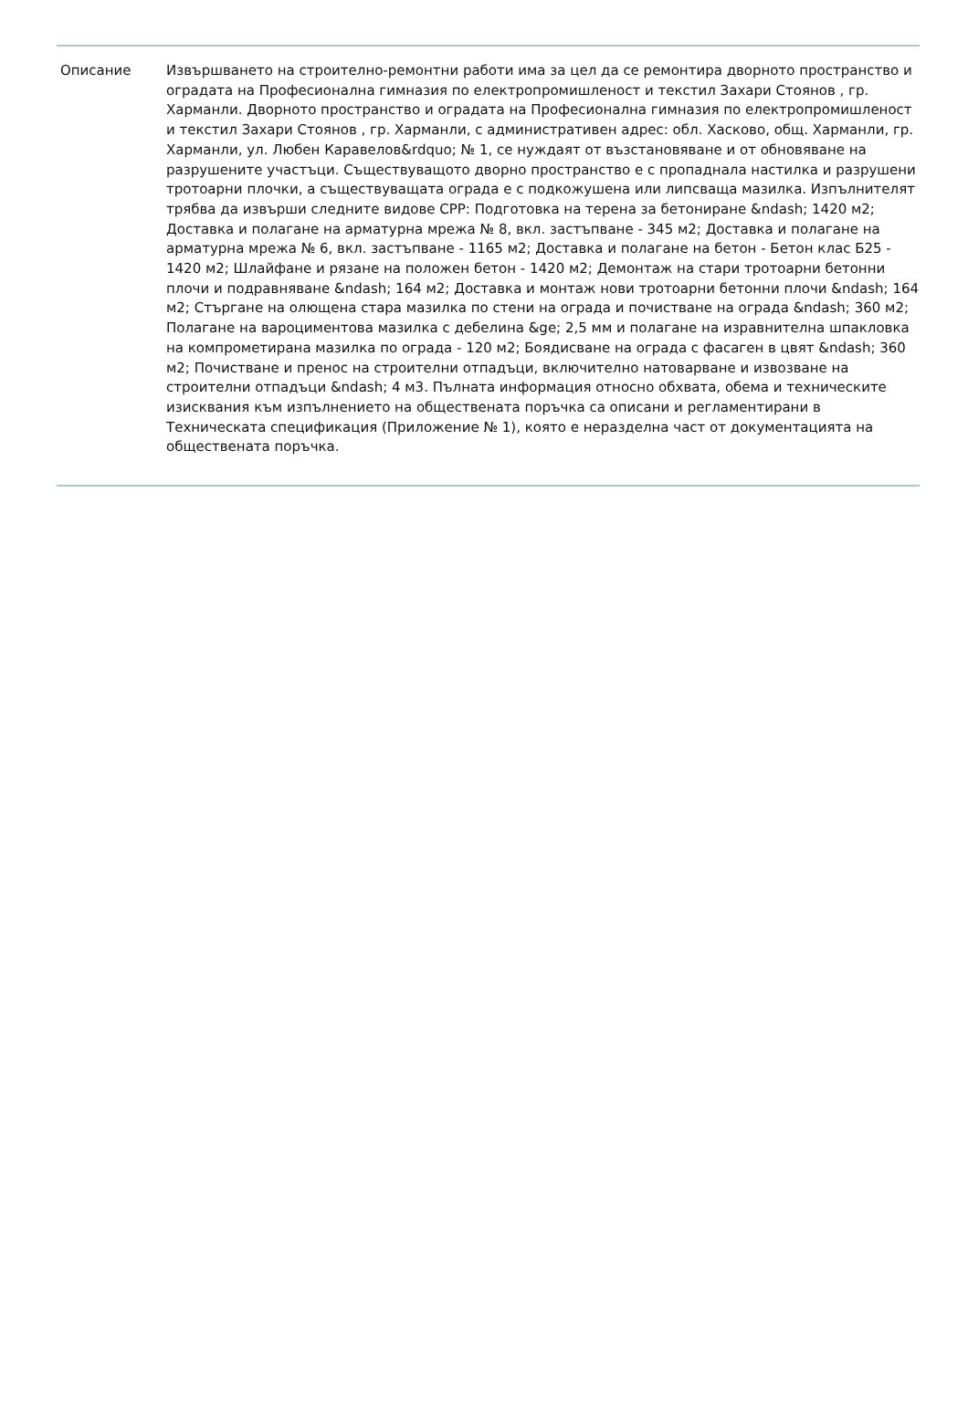Описание Извършването на строително-ремонтни работи има за цел да се ремонтира дворното пространство и оградата на Професионална гимназия по електропромишленост и текстил Захари Стоянов , гр. Харманли. Дворното пространство и оградата на Професионална гимназия по електропромишленост и текстил Захари Стоянов , гр. Харманли, с административен адрес: обл. Хасково, общ. Харманли, гр. Харманли, ул. Любен Каравелов&rdquo; № 1, се нуждаят от възстановяване и от обновяване на разрушените участъци. Съществуващото дворно пространство е с пропаднала настилка и разрушени тротоарни плочки, а съществуващата ограда е с подкожушена или липсваща мазилка. Изпълнителят трябва да извърши следните видове СРР: Подготовка на терена за бетониране &ndash; 1420 м2; Доставка и полагане на арматурна мрежа № 8, вкл. застъпване - 345 м2; Доставка и полагане на арматурна мрежа № 6, вкл. застъпване - 1165 м2; Доставка и полагане на бетон - Бетон клас Б25 - 1420 м2; Шлайфане и рязане на положен бетон - 1420 м2; Демонтаж на стари тротоарни бетонни плочи и подравняване &ndash; 164 м2; Доставка и монтаж нови тротоарни бетонни плочи &ndash; 164 м2; Стъргане на олющена стара мазилка по стени на ограда и почистване на ограда &ndash; 360 м2; Полагане на вароциментова мазилка с дебелина &ge; 2,5 мм и полагане на изравнителна шпакловка на компрометирана мазилка по ограда - 120 м2; Боядисване на ограда с фасаген в цвят &ndash; 360 м2; Почистване и пренос на строителни отпадъци, включително натоварване и извозване на строителни отпадъци &ndash; 4 м3. Пълната информация относно обхвата, обема и техническите изисквания към изпълнението на обществената поръчка са описани и регламентирани в Техническата спецификация (Приложение № 1), която е неразделна част от документацията на обществената поръчка.